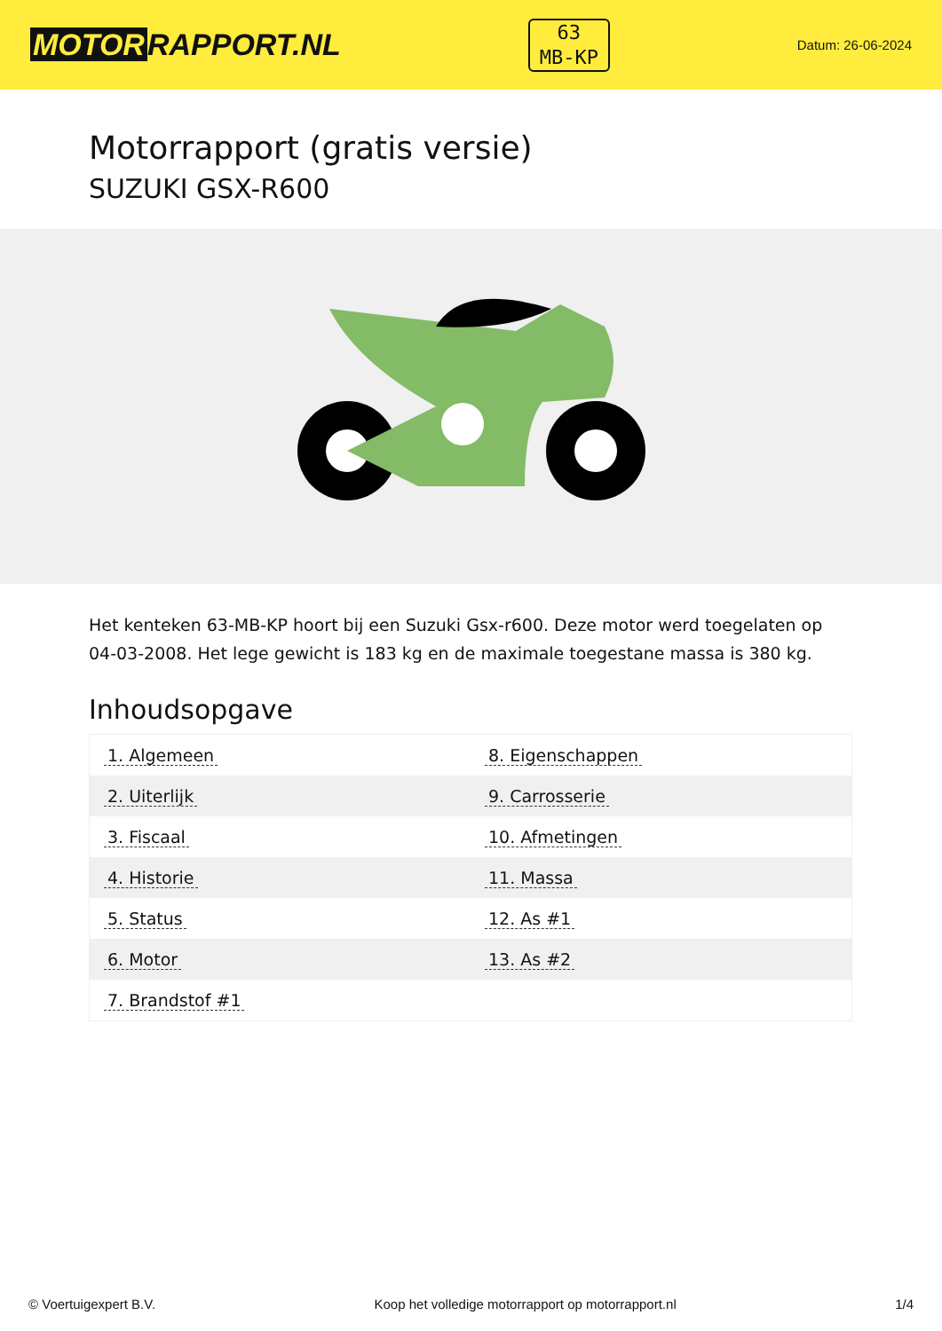MOTOR RAPPORT.NL
63
MB-KP
Datum: 26-06-2024
Motorrapport (gratis versie)
SUZUKI GSX-R600
Het kenteken 63-MB-KP hoort bij een Suzuki Gsx-r600. Deze motor werd toegelaten op 04-03-2008. Het lege gewicht is 183 kg en de maximale toegestane massa is 380 kg.
Inhoudsopgave
| 1. Algemeen | 8. Eigenschappen |
| 2. Uiterlijk | 9. Carrosserie |
| 3. Fiscaal | 10. Afmetingen |
| 4. Historie | 11. Massa |
| 5. Status | 12. As #1 |
| 6. Motor | 13. As #2 |
| 7. Brandstof #1 | |
© Voertuigexpert B.V. Koop het volledige motorrapport op motorrapport.nl 1/4